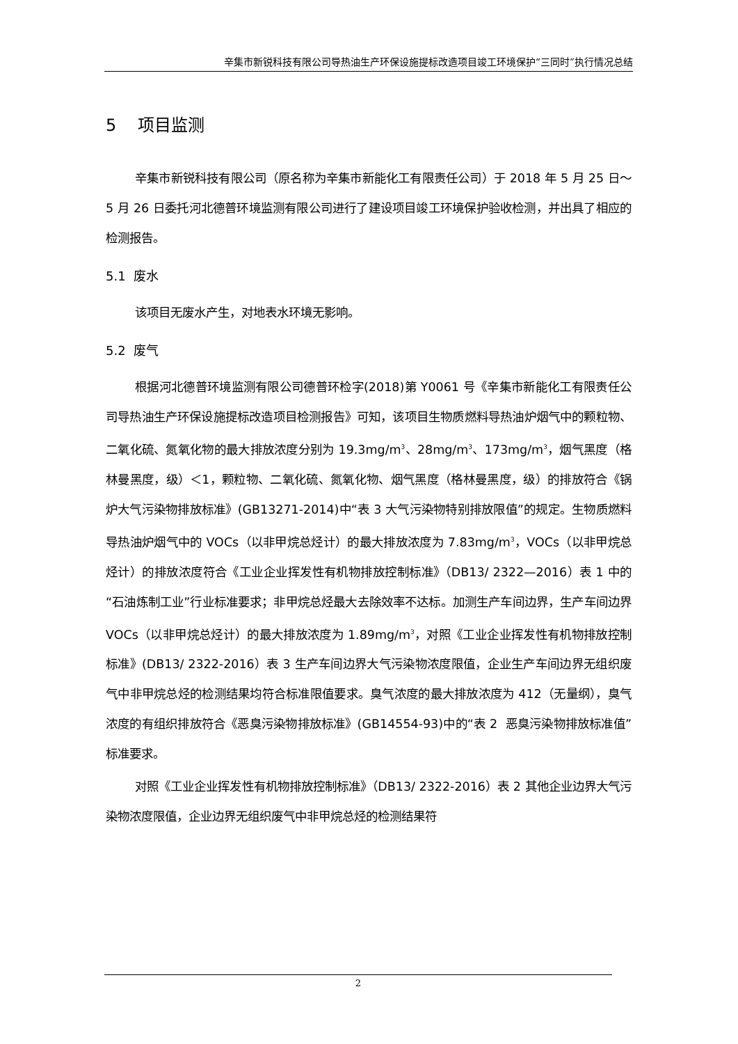辛集市新锐科技有限公司导热油生产环保设施提标改造项目竣工环境保护“三同时”执行情况总结
5 项目监测
辛集市新锐科技有限公司（原名称为辛集市新能化工有限责任公司）于 2018 年 5 月 25 日～5 月 26 日委托河北德普环境监测有限公司进行了建设项目竣工环境保护验收检测，并出具了相应的检测报告。
5.1 废水
该项目无废水产生，对地表水环境无影响。
5.2 废气
根据河北德普环境监测有限公司德普环检字(2018)第 Y0061 号《辛集市新能化工有限责任公司导热油生产环保设施提标改造项目检测报告》可知，该项目生物质燃料导热油炉烟气中的颗粒物、二氧化硫、氮氧化物的最大排放浓度分别为 19.3mg/m<sup>3</sup>、28mg/m<sup>3</sup>、173mg/m<sup>3</sup>，烟气黑度（格林曼黑度，级）＜1，颗粒物、二氧化硫、氮氧化物、烟气黑度（格林曼黑度，级）的排放符合《锅炉大气污染物排放标准》(GB13271-2014)中“表 3 大气污染物特别排放限值”的规定。生物质燃料导热油炉烟气中的 VOCs（以非甲烷总烃计）的最大排放浓度为 7.83mg/m<sup>3</sup>，VOCs（以非甲烷总烃计）的排放浓度符合《工业企业挥发性有机物排放控制标准》（DB13/ 2322—2016）表 1 中的“石油炼制工业”行业标准要求；非甲烷总烃最大去除效率不达标。加测生产车间边界，生产车间边界 VOCs（以非甲烷总烃计）的最大排放浓度为 1.89mg/m<sup>3</sup>，对照《工业企业挥发性有机物排放控制标准》(DB13/ 2322-2016）表 3 生产车间边界大气污染物浓度限值，企业生产车间边界无组织废气中非甲烷总烃的检测结果均符合标准限值要求。臭气浓度的最大排放浓度为 412（无量纲），臭气浓度的有组织排放符合《恶臭污染物排放标准》(GB14554-93)中的“表 2 恶臭污染物排放标准值”标准要求。
对照《工业企业挥发性有机物排放控制标准》（DB13/ 2322-2016）表 2 其他企业边界大气污染物浓度限值，企业边界无组织废气中非甲烷总烃的检测结果符
2